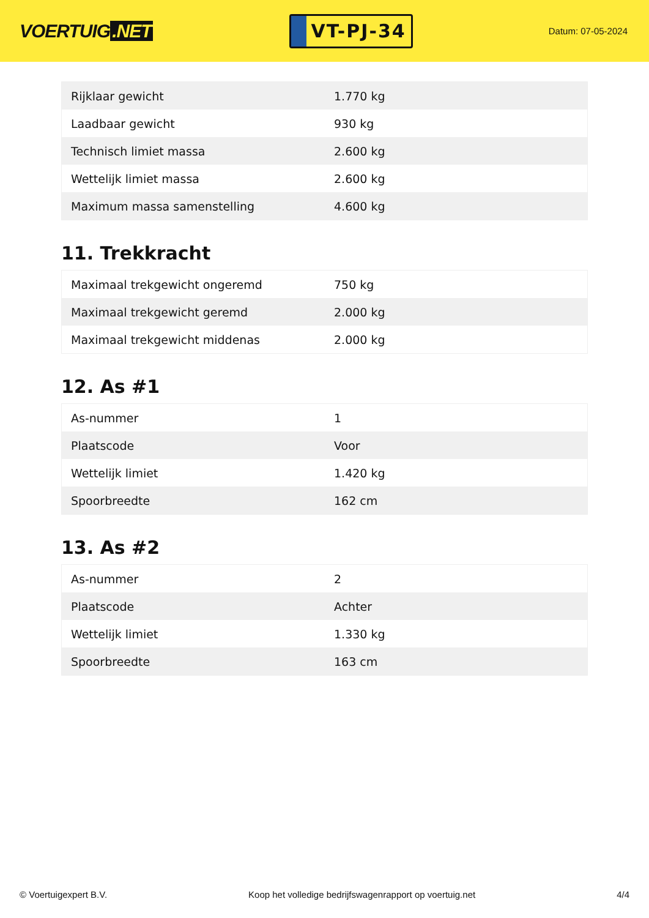VOERTUIG.NET
VT-PJ-34
Datum: 07-05-2024
| Rijklaar gewicht | 1.770 kg |
| Laadbaar gewicht | 930 kg |
| Technisch limiet massa | 2.600 kg |
| Wettelijk limiet massa | 2.600 kg |
| Maximum massa samenstelling | 4.600 kg |
11. Trekkracht
| Maximaal trekgewicht ongeremd | 750 kg |
| Maximaal trekgewicht geremd | 2.000 kg |
| Maximaal trekgewicht middenas | 2.000 kg |
12. As #1
| As-nummer | 1 |
| Plaatscode | Voor |
| Wettelijk limiet | 1.420 kg |
| Spoorbreedte | 162 cm |
13. As #2
| As-nummer | 2 |
| Plaatscode | Achter |
| Wettelijk limiet | 1.330 kg |
| Spoorbreedte | 163 cm |
© Voertuigexpert B.V. Koop het volledige bedrijfswagenrapport op voertuig.net 4/4